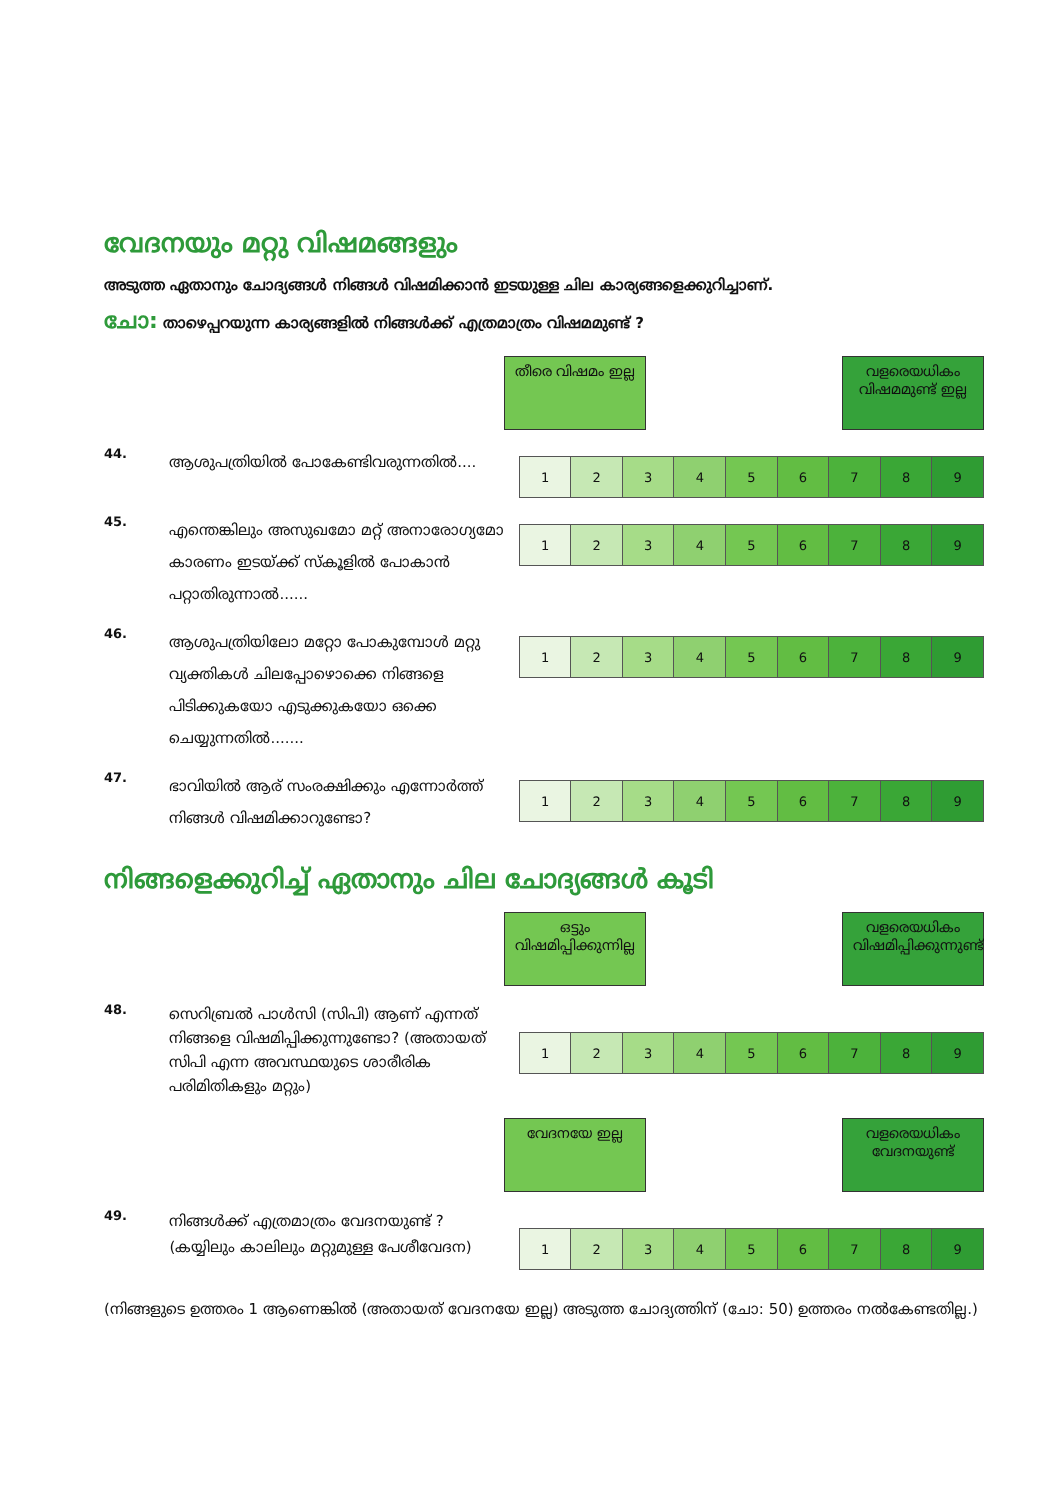വേദനയും മറ്റു വിഷമങ്ങളും
അടുത്ത ഏതാനും ചോദ്യങ്ങൾ നിങ്ങൾ വിഷമിക്കാൻ ഇടയുള്ള ചില കാര്യങ്ങളെക്കുറിച്ചാണ്.
ചോ: താഴെപ്പറയുന്ന കാര്യങ്ങളിൽ നിങ്ങൾക്ക് എത്രമാത്രം വിഷമമുണ്ട് ?
തീരെ വിഷമം ഇല്ല
വളരെയധികം വിഷമമുണ്ട് ഇല്ല
44.
ആശുപത്രിയിൽ പോകേണ്ടിവരുന്നതിൽ....
| 1 | 2 | 3 | 4 | 5 | 6 | 7 | 8 | 9 |
45.
എന്തെങ്കിലും അസുഖമോ മറ്റ് അനാരോഗ്യമോ കാരണം ഇടയ്ക്ക് സ്കൂളിൽ പോകാൻ പറ്റാതിരുന്നാൽ......
| 1 | 2 | 3 | 4 | 5 | 6 | 7 | 8 | 9 |
46.
ആശുപത്രിയിലോ മറ്റോ പോകുമ്പോൾ മറ്റു വ്യക്തികൾ ചിലപ്പോഴൊക്കെ നിങ്ങളെ പിടിക്കുകയോ എടുക്കുകയോ ഒക്കെ ചെയ്യുന്നതിൽ.......
| 1 | 2 | 3 | 4 | 5 | 6 | 7 | 8 | 9 |
47.
ഭാവിയിൽ ആര് സംരക്ഷിക്കും എന്നോർത്ത് നിങ്ങൾ വിഷമിക്കാറുണ്ടോ?
| 1 | 2 | 3 | 4 | 5 | 6 | 7 | 8 | 9 |
നിങ്ങളെക്കുറിച്ച് ഏതാനും ചില ചോദ്യങ്ങൾ കൂടി
ഒട്ടും വിഷമിപ്പിക്കുന്നില്ല
വളരെയധികം വിഷമിപ്പിക്കുന്നുണ്ട്
48.
സെറിബ്രൽ പാൾസി (സിപി) ആണ് എന്നത് നിങ്ങളെ വിഷമിപ്പിക്കുന്നുണ്ടോ? (അതായത് സിപി എന്ന അവസ്ഥയുടെ ശാരീരിക പരിമിതികളും മറ്റും)
| 1 | 2 | 3 | 4 | 5 | 6 | 7 | 8 | 9 |
വേദനയേ ഇല്ല വളരെയധികം വേദനയുണ്ട്
49.
നിങ്ങൾക്ക് എത്രമാത്രം വേദനയുണ്ട് ?
(കയ്യിലും കാലിലും മറ്റുമുള്ള പേശീവേദന)
| 1 | 2 | 3 | 4 | 5 | 6 | 7 | 8 | 9 |
(നിങ്ങളുടെ ഉത്തരം 1 ആണെങ്കിൽ (അതായത് വേദനയേ ഇല്ല) അടുത്ത ചോദ്യത്തിന് (ചോ: 50) ഉത്തരം നൽകേണ്ടതില്ല.)